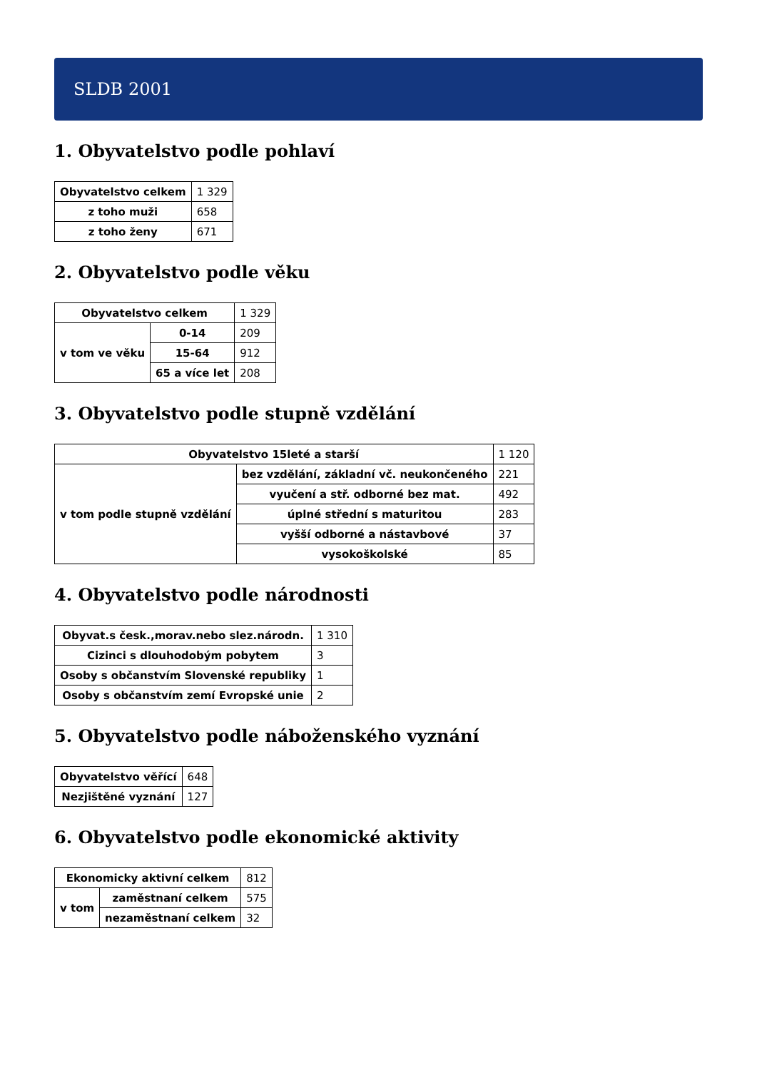SLDB 2001
1. Obyvatelstvo podle pohlaví
| Obyvatelstvo celkem | 1 329 |
| z toho muži | 658 |
| z toho ženy | 671 |
2. Obyvatelstvo podle věku
| Obyvatelstvo celkem | | 1 329 |
| v tom ve věku | 0-14 | 209 |
| | 15-64 | 912 |
| | 65 a více let | 208 |
3. Obyvatelstvo podle stupně vzdělání
| Obyvatelstvo 15leté a starší | | 1 120 |
| v tom podle stupně vzdělání | bez vzdělání, základní vč. neukončeného | 221 |
| | vyučení a stř. odborné bez mat. | 492 |
| | úplné střední s maturitou | 283 |
| | vyšší odborné a nástavbové | 37 |
| | vysokoškolské | 85 |
4. Obyvatelstvo podle národnosti
| Obyvat.s česk.,morav.nebo slez.národn. | 1 310 |
| Cizinci s dlouhodobým pobytem | 3 |
| Osoby s občanstvím Slovenské republiky | 1 |
| Osoby s občanstvím zemí Evropské unie | 2 |
5. Obyvatelstvo podle náboženského vyznání
| Obyvatelstvo věřící | 648 |
| Nezjištěné vyznání | 127 |
6. Obyvatelstvo podle ekonomické aktivity
| Ekonomicky aktivní celkem | | 812 |
| v tom | zaměstnaní celkem | 575 |
| | nezaměstnaní celkem | 32 |